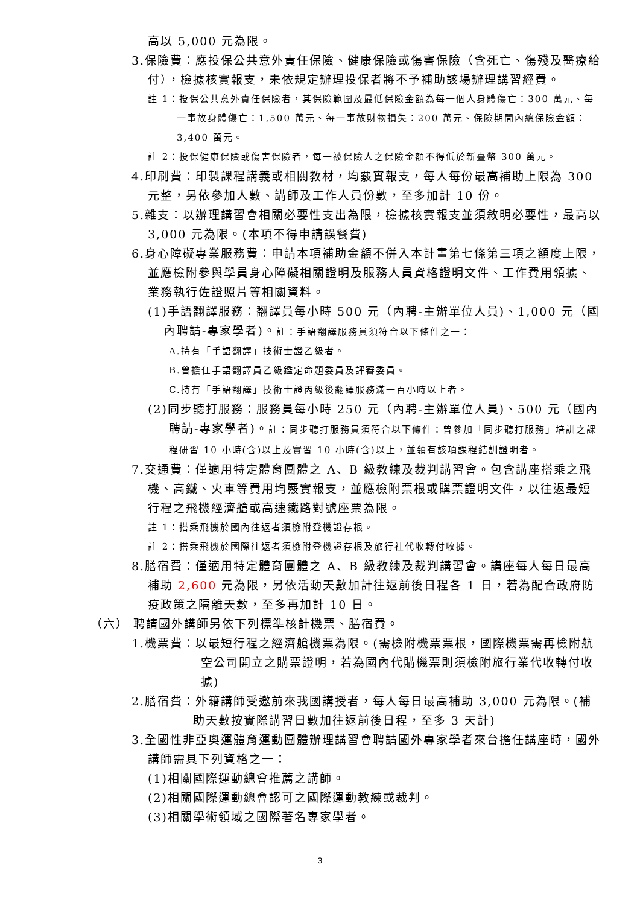高以 5,000 元為限。
3.保險費：應投保公共意外責任保險、健康保險或傷害保險（含死亡、傷殘及醫療給付），檢據核實報支，未依規定辦理投保者將不予補助該場辦理講習經費。
註 1：投保公共意外責任保險者，其保險範圍及最低保險金額為每一個人身體傷亡：300 萬元、每一事故身體傷亡：1,500 萬元、每一事故財物損失：200 萬元、保險期間內總保險金額：3,400 萬元。
註 2：投保健康保險或傷害保險者，每一被保險人之保險金額不得低於新臺幣 300 萬元。
4.印刷費：印製課程講義或相關教材，均覈實報支，每人每份最高補助上限為 300 元整，另依參加人數、講師及工作人員份數，至多加計 10 份。
5.雜支：以辦理講習會相關必要性支出為限，檢據核實報支並須敘明必要性，最高以 3,000 元為限。(本項不得申請誤餐費)
6.身心障礙專業服務費：申請本項補助金額不併入本計畫第七條第三項之額度上限，並應檢附參與學員身心障礙相關證明及服務人員資格證明文件、工作費用領據、業務執行佐證照片等相關資料。
(1)手語翻譯服務：翻譯員每小時 500 元（內聘-主辦單位人員)、1,000 元（國內聘請-專家學者)。註：手語翻譯服務員須符合以下條件之一：
A.持有「手語翻譯」技術士證乙級者。
B.曾擔任手語翻譯員乙級鑑定命題委員及評審委員。
C.持有「手語翻譯」技術士證丙級後翻譯服務滿一百小時以上者。
(2)同步聽打服務：服務員每小時 250 元（內聘-主辦單位人員)、500 元（國內聘請-專家學者)。註：同步聽打服務員須符合以下條件：曾參加「同步聽打服務」培訓之課程研習 10 小時(含)以上及實習 10 小時(含)以上，並領有該項課程結訓證明者。
7.交通費：僅適用特定體育團體之 A、B 級教練及裁判講習會。包含講座搭乘之飛機、高鐵、火車等費用均覈實報支，並應檢附票根或購票證明文件，以往返最短行程之飛機經濟艙或高速鐵路對號座票為限。
註 1：搭乘飛機於國內往返者須檢附登機證存根。
註 2：搭乘飛機於國際往返者須檢附登機證存根及旅行社代收轉付收據。
8.膳宿費：僅適用特定體育團體之 A、B 級教練及裁判講習會。講座每人每日最高補助 2,600 元為限，另依活動天數加計往返前後日程各 1 日，若為配合政府防疫政策之隔離天數，至多再加計 10 日。
（六） 聘請國外講師另依下列標準核計機票、膳宿費。
1.機票費：以最短行程之經濟艙機票為限。(需檢附機票票根，國際機票需再檢附航空公司開立之購票證明，若為國內代購機票則須檢附旅行業代收轉付收據)
2.膳宿費：外籍講師受邀前來我國講授者，每人每日最高補助 3,000 元為限。(補助天數按實際講習日數加往返前後日程，至多 3 天計)
3.全國性非亞奧運體育運動團體辦理講習會聘請國外專家學者來台擔任講座時，國外講師需具下列資格之一：
(1)相關國際運動總會推薦之講師。
(2)相關國際運動總會認可之國際運動教練或裁判。
(3)相關學術領域之國際著名專家學者。
3